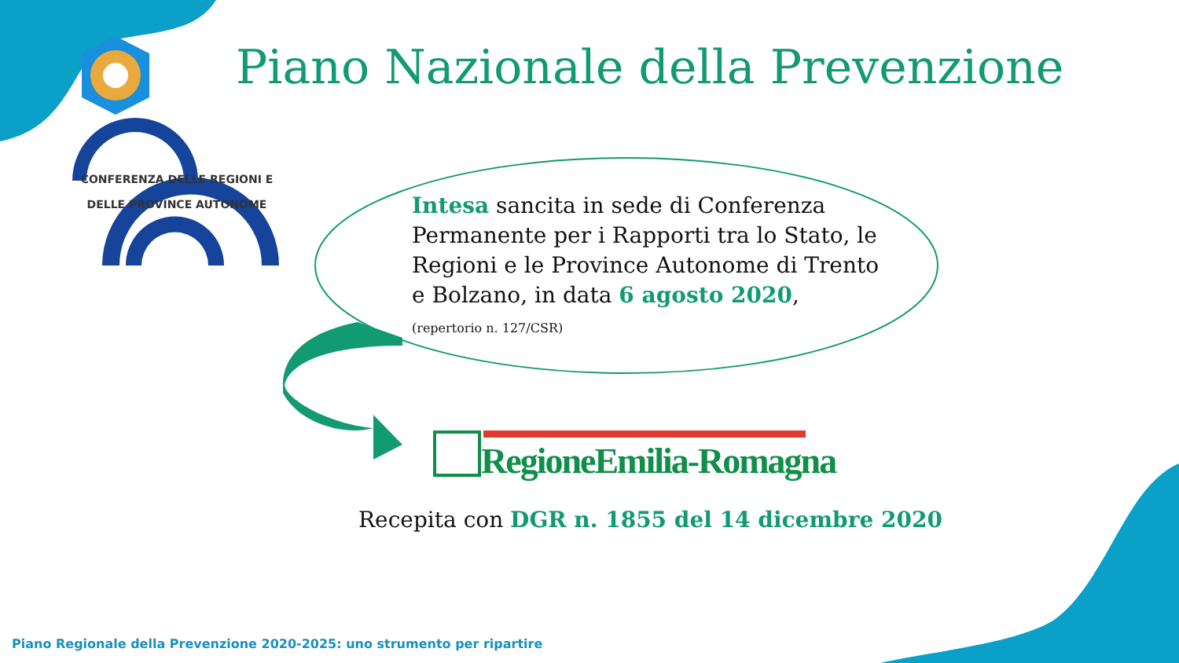Piano Nazionale della Prevenzione
CONFERENZA DELLE REGIONI E
DELLE PROVINCE AUTONOME
Intesa sancita in sede di Conferenza Permanente per i Rapporti tra lo Stato, le Regioni e le Province Autonome di Trento e Bolzano, in data 6 agosto 2020,
(repertorio n. 127/CSR)
RegioneEmilia-Romagna
Recepita con DGR n. 1855 del 14 dicembre 2020
Piano Regionale della Prevenzione 2020-2025: uno strumento per ripartire